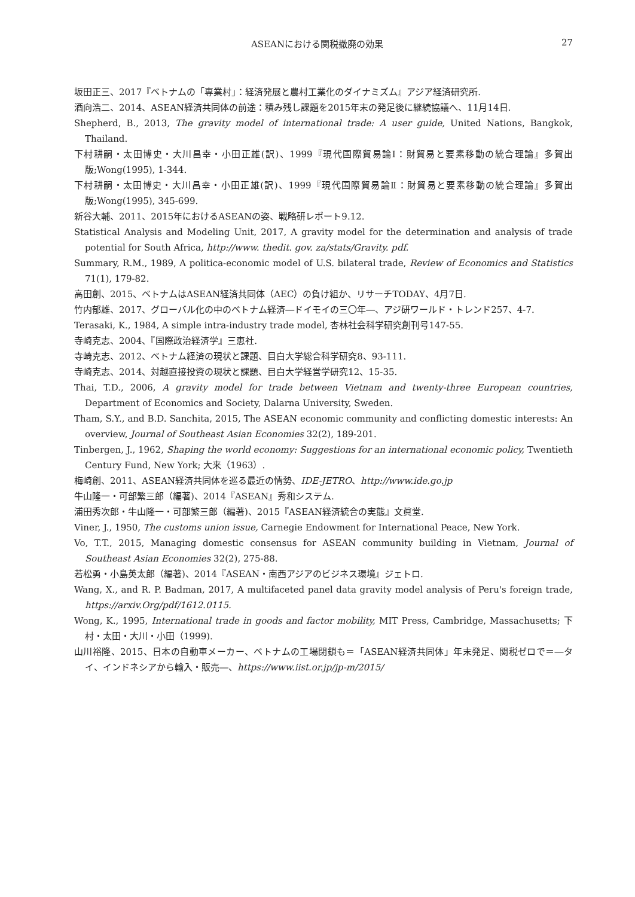ASEANにおける関税撤廃の効果 27
坂田正三、2017『ベトナムの「専業村」：経済発展と農村工業化のダイナミズム』アジア経済研究所.
酒向浩二、2014、ASEAN経済共同体の前途：積み残し課題を2015年末の発足後に継続協議へ、11月14日.
Shepherd, B., 2013, The gravity model of international trade: A user guide, United Nations, Bangkok, Thailand.
下村耕嗣・太田博史・大川昌幸・小田正雄(訳)、1999『現代国際貿易論Ⅰ：財貿易と要素移動の統合理論』多賀出版;Wong(1995), 1-344.
下村耕嗣・太田博史・大川昌幸・小田正雄(訳)、1999『現代国際貿易論Ⅱ：財貿易と要素移動の統合理論』多賀出版;Wong(1995), 345-699.
新谷大輔、2011、2015年におけるASEANの姿、戦略研レポート9.12.
Statistical Analysis and Modeling Unit, 2017, A gravity model for the determination and analysis of trade potential for South Africa, http://www. thedit. gov. za/stats/Gravity. pdf.
Summary, R.M., 1989, A politica-economic model of U.S. bilateral trade, Review of Economics and Statistics 71(1), 179-82.
高田創、2015、ベトナムはASEAN経済共同体（AEC）の負け組か、リサーチTODAY、4月7日.
竹内郁雄、2017、グローバル化の中のベトナム経済―ドイモイの三〇年―、アジ研ワールド・トレンド257、4-7.
Terasaki, K., 1984, A simple intra-industry trade model, 杏林社会科学研究創刊号147-55.
寺崎克志、2004、『国際政治経済学』三恵社.
寺崎克志、2012、ベトナム経済の現状と課題、目白大学総合科学研究8、93-111.
寺崎克志、2014、対越直接投資の現状と課題、目白大学経営学研究12、15-35.
Thai, T.D., 2006, A gravity model for trade between Vietnam and twenty-three European countries, Department of Economics and Society, Dalarna University, Sweden.
Tham, S.Y., and B.D. Sanchita, 2015, The ASEAN economic community and conflicting domestic interests: An overview, Journal of Southeast Asian Economies 32(2), 189-201.
Tinbergen, J., 1962, Shaping the world economy: Suggestions for an international economic policy, Twentieth Century Fund, New York; 大来（1963）.
梅崎創、2011、ASEAN経済共同体を巡る最近の情勢、IDE-JETRO、http://www.ide.go.jp
牛山隆一・可部繁三郎（編著)、2014『ASEAN』秀和システム.
浦田秀次郎・牛山隆一・可部繁三郎（編著)、2015『ASEAN経済統合の実態』文眞堂.
Viner, J., 1950, The customs union issue, Carnegie Endowment for International Peace, New York.
Vo, T.T., 2015, Managing domestic consensus for ASEAN community building in Vietnam, Journal of Southeast Asian Economies 32(2), 275-88.
若松勇・小島英太郎（編著)、2014『ASEAN・南西アジアのビジネス環境』ジェトロ.
Wang, X., and R. P. Badman, 2017, A multifaceted panel data gravity model analysis of Peru's foreign trade, https://arxiv.Org/pdf/1612.0115.
Wong, K., 1995, International trade in goods and factor mobility, MIT Press, Cambridge, Massachusetts; 下村・太田・大川・小田（1999).
山川裕隆、2015、日本の自動車メーカー、ベトナムの工場閉鎖も＝「ASEAN経済共同体」年末発足、関税ゼロで＝―タイ、インドネシアから輸入・販売―、https://www.iist.or.jp/jp-m/2015/